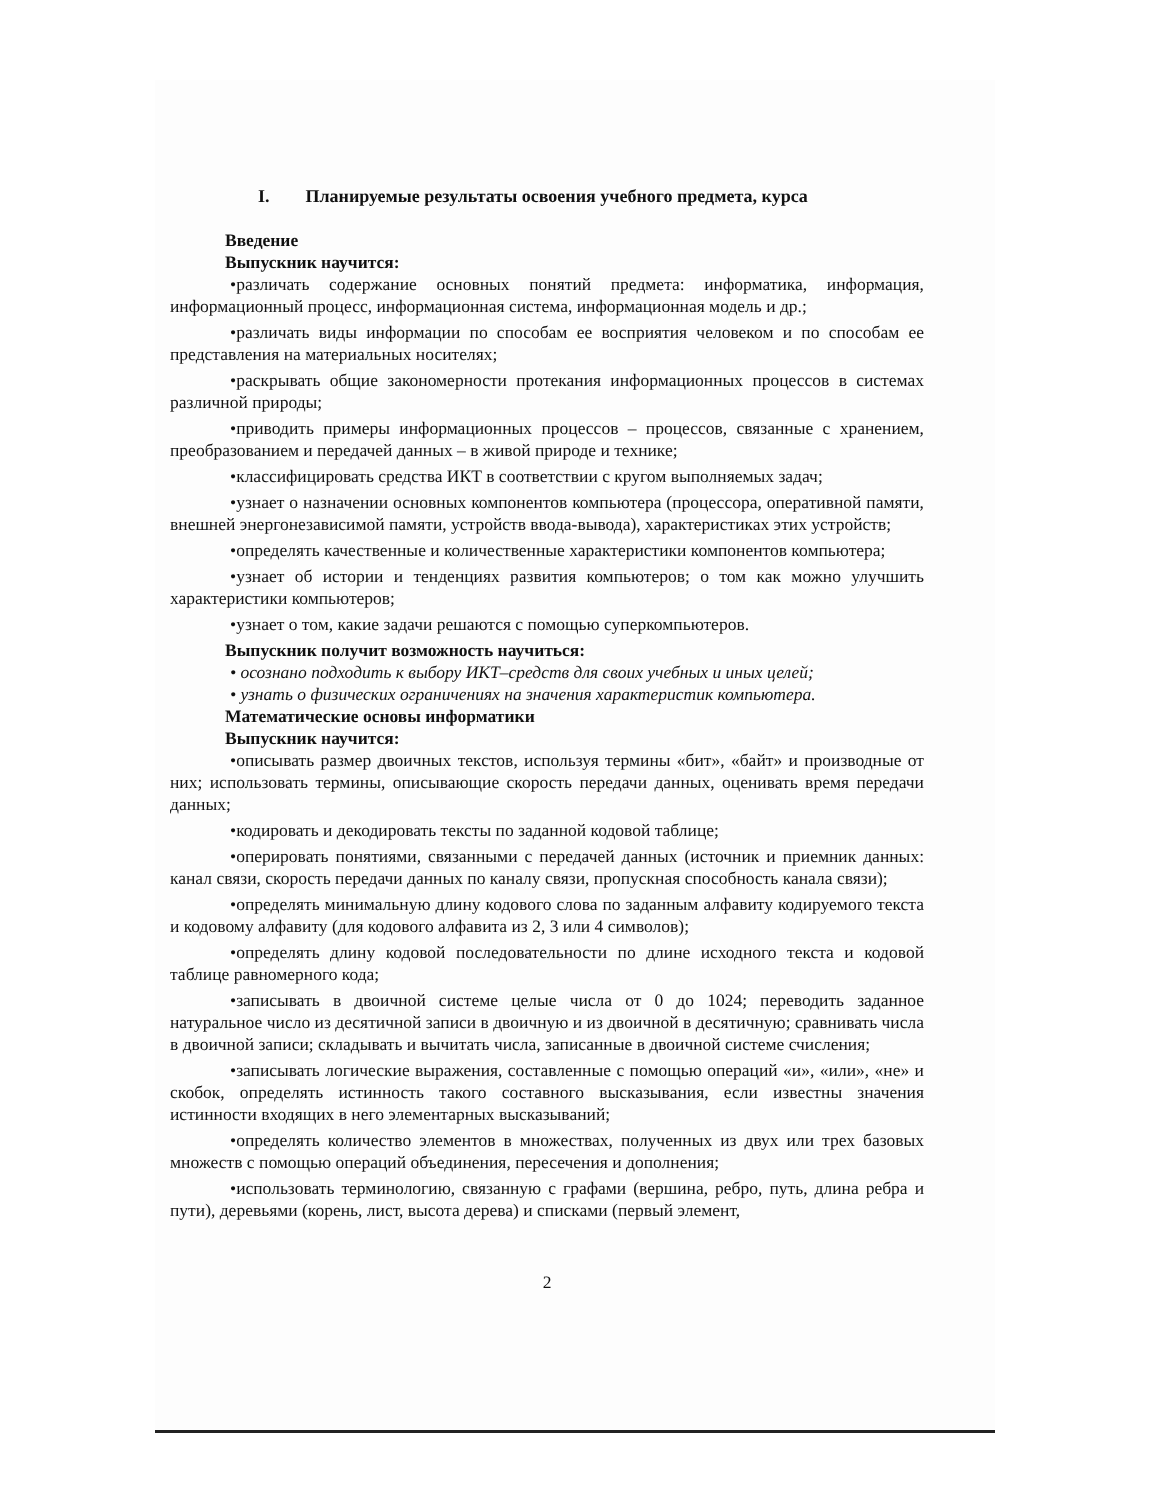I. Планируемые результаты освоения учебного предмета, курса
Введение
Выпускник научится:
•различать содержание основных понятий предмета: информатика, информация, информационный процесс, информационная система, информационная модель и др.;
•различать виды информации по способам ее восприятия человеком и по способам ее представления на материальных носителях;
•раскрывать общие закономерности протекания информационных процессов в системах различной природы;
•приводить примеры информационных процессов – процессов, связанные с хранением, преобразованием и передачей данных – в живой природе и технике;
•классифицировать средства ИКТ в соответствии с кругом выполняемых задач;
•узнает о назначении основных компонентов компьютера (процессора, оперативной памяти, внешней энергонезависимой памяти, устройств ввода-вывода), характеристиках этих устройств;
•определять качественные и количественные характеристики компонентов компьютера;
•узнает об истории и тенденциях развития компьютеров; о том как можно улучшить характеристики компьютеров;
•узнает о том, какие задачи решаются с помощью суперкомпьютеров.
Выпускник получит возможность научиться:
• осознано подходить к выбору ИКТ–средств для своих учебных и иных целей;
• узнать о физических ограничениях на значения характеристик компьютера.
Математические основы информатики
Выпускник научится:
•описывать размер двоичных текстов, используя термины «бит», «байт» и производные от них; использовать термины, описывающие скорость передачи данных, оценивать время передачи данных;
•кодировать и декодировать тексты по заданной кодовой таблице;
•оперировать понятиями, связанными с передачей данных (источник и приемник данных: канал связи, скорость передачи данных по каналу связи, пропускная способность канала связи);
•определять минимальную длину кодового слова по заданным алфавиту кодируемого текста и кодовому алфавиту (для кодового алфавита из 2, 3 или 4 символов);
•определять длину кодовой последовательности по длине исходного текста и кодовой таблице равномерного кода;
•записывать в двоичной системе целые числа от 0 до 1024; переводить заданное натуральное число из десятичной записи в двоичную и из двоичной в десятичную; сравнивать числа в двоичной записи; складывать и вычитать числа, записанные в двоичной системе счисления;
•записывать логические выражения, составленные с помощью операций «и», «или», «не» и скобок, определять истинность такого составного высказывания, если известны значения истинности входящих в него элементарных высказываний;
•определять количество элементов в множествах, полученных из двух или трех базовых множеств с помощью операций объединения, пересечения и дополнения;
•использовать терминологию, связанную с графами (вершина, ребро, путь, длина ребра и пути), деревьями (корень, лист, высота дерева) и списками (первый элемент,
2